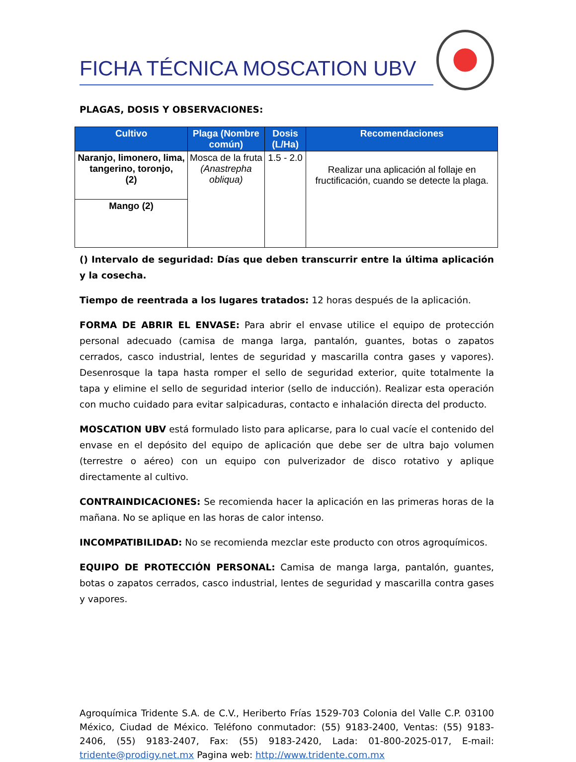FICHA TÉCNICA MOSCATION UBV
PLAGAS, DOSIS Y OBSERVACIONES:
| Cultivo | Plaga (Nombre común) | Dosis (L/Ha) | Recomendaciones |
| --- | --- | --- | --- |
| Naranjo, limonero, lima, tangerino, toronjo, (2) | Mosca de la fruta (Anastrepha obliqua) | 1.5 - 2.0 | Realizar una aplicación al follaje en fructificación, cuando se detecte la plaga. |
| Mango (2) | | | |
() Intervalo de seguridad: Días que deben transcurrir entre la última aplicación y la cosecha.
Tiempo de reentrada a los lugares tratados: 12 horas después de la aplicación.
FORMA DE ABRIR EL ENVASE: Para abrir el envase utilice el equipo de protección personal adecuado (camisa de manga larga, pantalón, guantes, botas o zapatos cerrados, casco industrial, lentes de seguridad y mascarilla contra gases y vapores). Desenrosque la tapa hasta romper el sello de seguridad exterior, quite totalmente la tapa y elimine el sello de seguridad interior (sello de inducción). Realizar esta operación con mucho cuidado para evitar salpicaduras, contacto e inhalación directa del producto.
MOSCATION UBV está formulado listo para aplicarse, para lo cual vacíe el contenido del envase en el depósito del equipo de aplicación que debe ser de ultra bajo volumen (terrestre o aéreo) con un equipo con pulverizador de disco rotativo y aplique directamente al cultivo.
CONTRAINDICACIONES: Se recomienda hacer la aplicación en las primeras horas de la mañana. No se aplique en las horas de calor intenso.
INCOMPATIBILIDAD: No se recomienda mezclar este producto con otros agroquímicos.
EQUIPO DE PROTECCIÓN PERSONAL: Camisa de manga larga, pantalón, guantes, botas o zapatos cerrados, casco industrial, lentes de seguridad y mascarilla contra gases y vapores.
Agroquímica Tridente S.A. de C.V., Heriberto Frías 1529-703 Colonia del Valle C.P. 03100 México, Ciudad de México. Teléfono conmutador: (55) 9183-2400, Ventas: (55) 9183-2406, (55) 9183-2407, Fax: (55) 9183-2420, Lada: 01-800-2025-017, E-mail: tridente@prodigy.net.mx Pagina web: http://www.tridente.com.mx